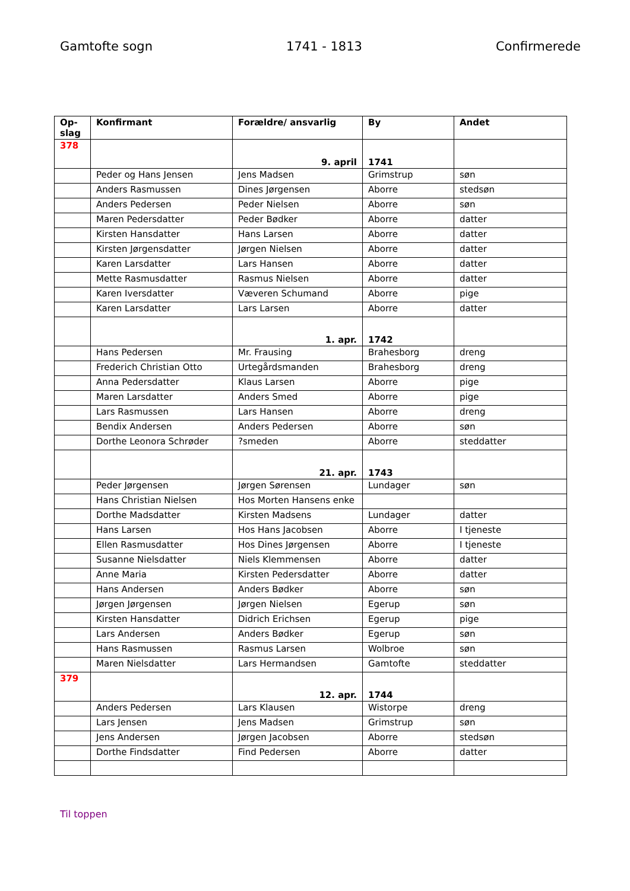Gamtofte sogn 1741 - 1813 Confirmerede
| Op-slag | Konfirmant | Forældre/ ansvarlig | By | Andet |
| --- | --- | --- | --- | --- |
| 378 | | 9. april | 1741 | |
| | Peder og Hans Jensen | Jens Madsen | Grimstrup | søn |
| | Anders Rasmussen | Dines Jørgensen | Aborre | stedsøn |
| | Anders Pedersen | Peder Nielsen | Aborre | søn |
| | Maren Pedersdatter | Peder Bødker | Aborre | datter |
| | Kirsten Hansdatter | Hans Larsen | Aborre | datter |
| | Kirsten Jørgensdatter | Jørgen Nielsen | Aborre | datter |
| | Karen Larsdatter | Lars Hansen | Aborre | datter |
| | Mette Rasmusdatter | Rasmus Nielsen | Aborre | datter |
| | Karen Iversdatter | Væveren Schumand | Aborre | pige |
| | Karen Larsdatter | Lars Larsen | Aborre | datter |
| | | 1. apr. | 1742 | |
| | Hans Pedersen | Mr. Frausing | Brahesborg | dreng |
| | Frederich Christian Otto | Urtegårdsmanden | Brahesborg | dreng |
| | Anna Pedersdatter | Klaus Larsen | Aborre | pige |
| | Maren Larsdatter | Anders Smed | Aborre | pige |
| | Lars Rasmussen | Lars Hansen | Aborre | dreng |
| | Bendix Andersen | Anders Pedersen | Aborre | søn |
| | Dorthe Leonora Schrøder | ?smeden | Aborre | steddatter |
| | | 21. apr. | 1743 | |
| | Peder Jørgensen | Jørgen Sørensen | Lundager | søn |
| | Hans Christian Nielsen | Hos Morten Hansens enke | | |
| | Dorthe Madsdatter | Kirsten Madsens | Lundager | datter |
| | Hans Larsen | Hos Hans Jacobsen | Aborre | I tjeneste |
| | Ellen Rasmusdatter | Hos Dines Jørgensen | Aborre | I tjeneste |
| | Susanne Nielsdatter | Niels Klemmensen | Aborre | datter |
| | Anne Maria | Kirsten Pedersdatter | Aborre | datter |
| | Hans Andersen | Anders Bødker | Aborre | søn |
| | Jørgen Jørgensen | Jørgen Nielsen | Egerup | søn |
| | Kirsten Hansdatter | Didrich Erichsen | Egerup | pige |
| | Lars Andersen | Anders Bødker | Egerup | søn |
| | Hans Rasmussen | Rasmus Larsen | Wolbroe | søn |
| | Maren Nielsdatter | Lars Hermandsen | Gamtofte | steddatter |
| 379 | | 12. apr. | 1744 | |
| | Anders Pedersen | Lars Klausen | Wistorpe | dreng |
| | Lars Jensen | Jens Madsen | Grimstrup | søn |
| | Jens Andersen | Jørgen Jacobsen | Aborre | stedsøn |
| | Dorthe Findsdatter | Find Pedersen | Aborre | datter |
Til toppen